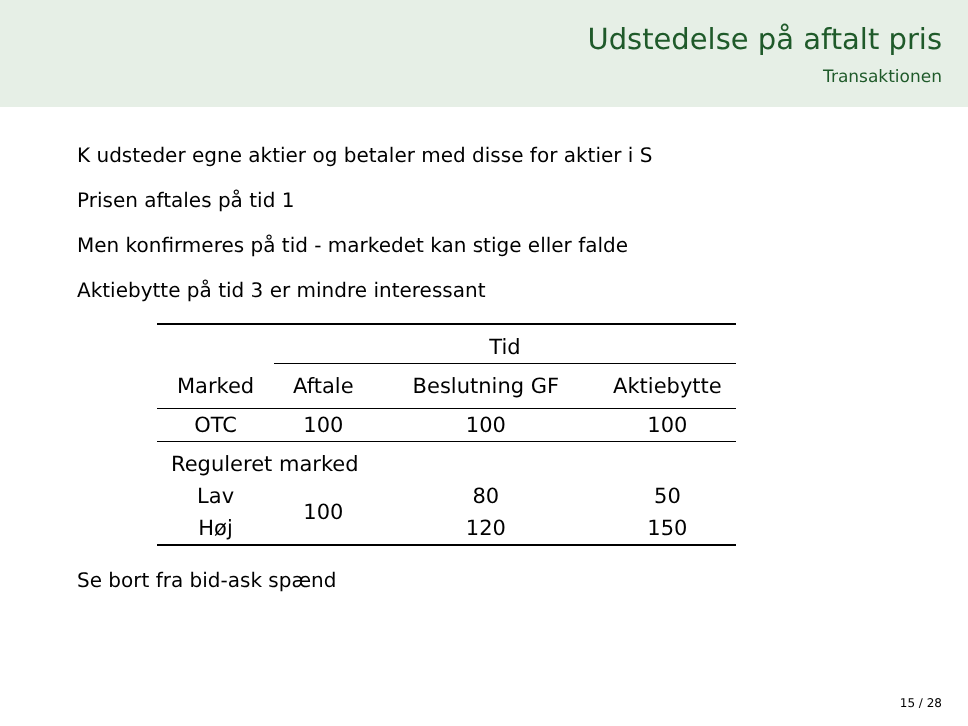Udstedelse på aftalt pris
Transaktionen
K udsteder egne aktier og betaler med disse for aktier i S
Prisen aftales på tid 1
Men konfirmeres på tid - markedet kan stige eller falde
Aktiebytte på tid 3 er mindre interessant
| | Tid | | |
| --- | --- | --- | --- |
| Marked | Aftale | Beslutning GF | Aktiebytte |
| OTC | 100 | 100 | 100 |
| Reguleret marked | | | |
| Lav | 100 | 80 | 50 |
| Høj | | 120 | 150 |
Se bort fra bid-ask spænd
15 / 28